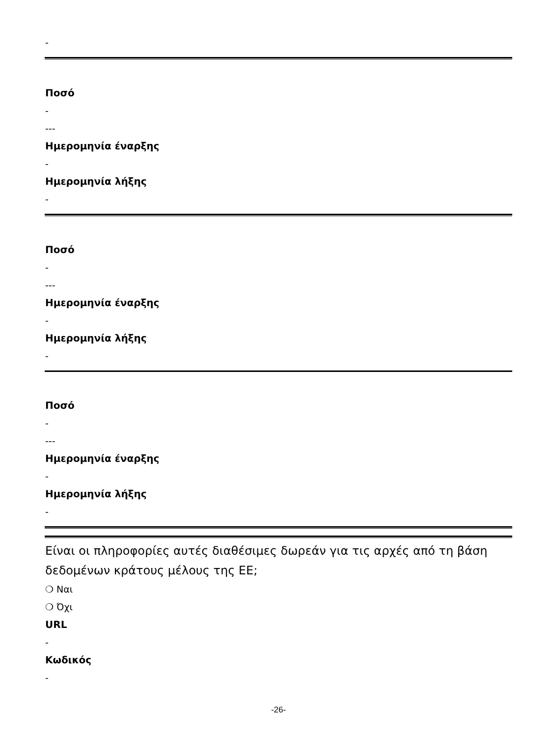-
Ποσό
-
---
Ημερομηνία έναρξης
-
Ημερομηνία λήξης
-
Ποσό
-
---
Ημερομηνία έναρξης
-
Ημερομηνία λήξης
-
Ποσό
-
---
Ημερομηνία έναρξης
-
Ημερομηνία λήξης
-
Είναι οι πληροφορίες αυτές διαθέσιμες δωρεάν για τις αρχές από τη βάση δεδομένων κράτους μέλους της ΕΕ;
❍ Ναι
❍ Όχι
URL
-
Κωδικός
-
-26-